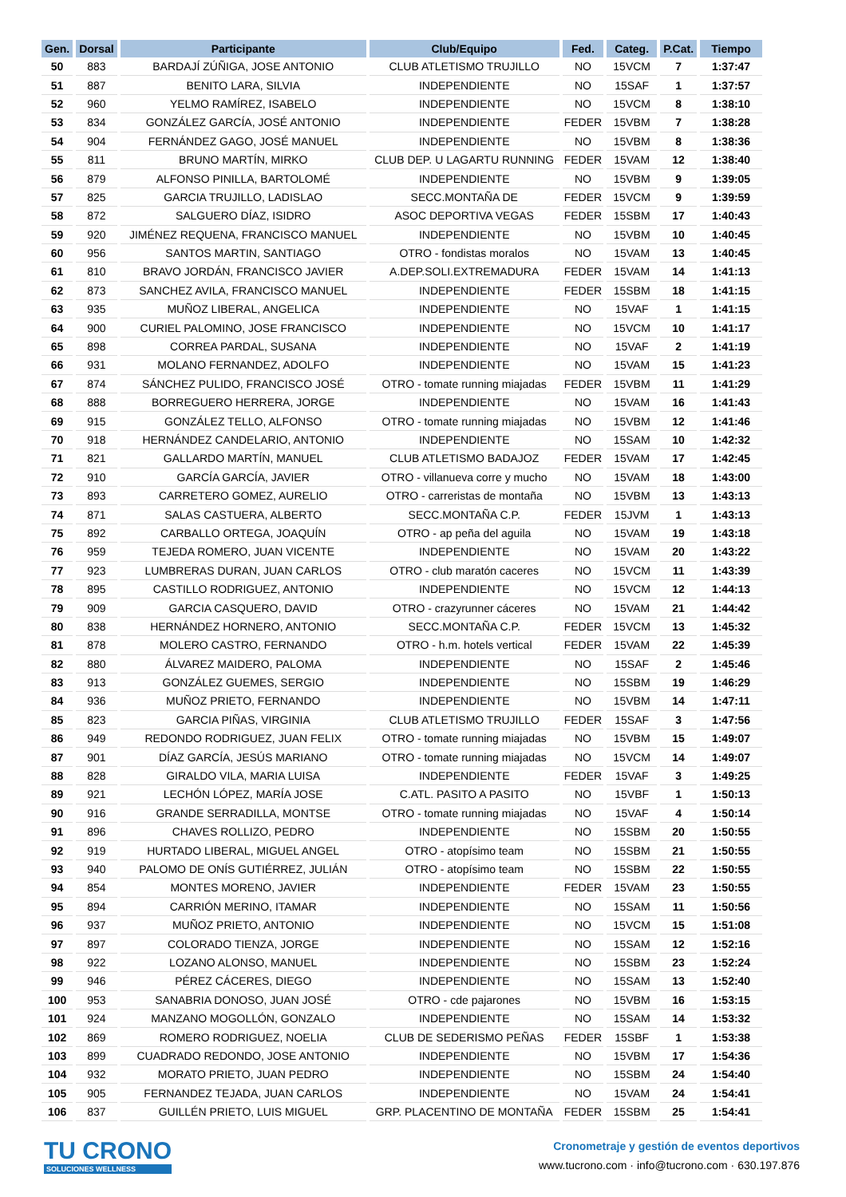| Gen. | Dorsal | Participante | Club/Equipo | Fed. | Categ. | P.Cat. | Tiempo |
| --- | --- | --- | --- | --- | --- | --- | --- |
| 50 | 883 | BARDAJÍ ZÚÑIGA, JOSE ANTONIO | CLUB ATLETISMO TRUJILLO | NO | 15VCM | 7 | 1:37:47 |
| 51 | 887 | BENITO LARA, SILVIA | INDEPENDIENTE | NO | 15SAF | 1 | 1:37:57 |
| 52 | 960 | YELMO RAMÍREZ, ISABELO | INDEPENDIENTE | NO | 15VCM | 8 | 1:38:10 |
| 53 | 834 | GONZÁLEZ GARCÍA, JOSÉ ANTONIO | INDEPENDIENTE | FEDER | 15VBM | 7 | 1:38:28 |
| 54 | 904 | FERNÁNDEZ GAGO, JOSÉ MANUEL | INDEPENDIENTE | NO | 15VBM | 8 | 1:38:36 |
| 55 | 811 | BRUNO MARTÍN, MIRKO | CLUB DEP. U LAGARTU RUNNING | FEDER | 15VAM | 12 | 1:38:40 |
| 56 | 879 | ALFONSO PINILLA, BARTOLOMÉ | INDEPENDIENTE | NO | 15VBM | 9 | 1:39:05 |
| 57 | 825 | GARCIA TRUJILLO, LADISLAO | SECC.MONTAÑA DE | FEDER | 15VCM | 9 | 1:39:59 |
| 58 | 872 | SALGUERO DÍAZ, ISIDRO | ASOC DEPORTIVA VEGAS | FEDER | 15SBM | 17 | 1:40:43 |
| 59 | 920 | JIMÉNEZ REQUENA, FRANCISCO MANUEL | INDEPENDIENTE | NO | 15VBM | 10 | 1:40:45 |
| 60 | 956 | SANTOS MARTIN, SANTIAGO | OTRO - fondistas moralos | NO | 15VAM | 13 | 1:40:45 |
| 61 | 810 | BRAVO JORDÁN, FRANCISCO JAVIER | A.DEP.SOLI.EXTREMADURA | FEDER | 15VAM | 14 | 1:41:13 |
| 62 | 873 | SANCHEZ AVILA, FRANCISCO MANUEL | INDEPENDIENTE | FEDER | 15SBM | 18 | 1:41:15 |
| 63 | 935 | MUÑOZ LIBERAL, ANGELICA | INDEPENDIENTE | NO | 15VAF | 1 | 1:41:15 |
| 64 | 900 | CURIEL PALOMINO, JOSE FRANCISCO | INDEPENDIENTE | NO | 15VCM | 10 | 1:41:17 |
| 65 | 898 | CORREA PARDAL, SUSANA | INDEPENDIENTE | NO | 15VAF | 2 | 1:41:19 |
| 66 | 931 | MOLANO FERNANDEZ, ADOLFO | INDEPENDIENTE | NO | 15VAM | 15 | 1:41:23 |
| 67 | 874 | SÁNCHEZ PULIDO, FRANCISCO JOSÉ | OTRO - tomate running miajadas | FEDER | 15VBM | 11 | 1:41:29 |
| 68 | 888 | BORREGUERO HERRERA, JORGE | INDEPENDIENTE | NO | 15VAM | 16 | 1:41:43 |
| 69 | 915 | GONZÁLEZ TELLO, ALFONSO | OTRO - tomate running miajadas | NO | 15VBM | 12 | 1:41:46 |
| 70 | 918 | HERNÁNDEZ CANDELARIO, ANTONIO | INDEPENDIENTE | NO | 15SAM | 10 | 1:42:32 |
| 71 | 821 | GALLARDO MARTÍN, MANUEL | CLUB ATLETISMO BADAJOZ | FEDER | 15VAM | 17 | 1:42:45 |
| 72 | 910 | GARCÍA GARCÍA, JAVIER | OTRO - villanueva corre y mucho | NO | 15VAM | 18 | 1:43:00 |
| 73 | 893 | CARRETERO GOMEZ, AURELIO | OTRO - carreristas de montaña | NO | 15VBM | 13 | 1:43:13 |
| 74 | 871 | SALAS CASTUERA, ALBERTO | SECC.MONTAÑA C.P. | FEDER | 15JVM | 1 | 1:43:13 |
| 75 | 892 | CARBALLO ORTEGA, JOAQUÍN | OTRO - ap peña del aguila | NO | 15VAM | 19 | 1:43:18 |
| 76 | 959 | TEJEDA ROMERO, JUAN VICENTE | INDEPENDIENTE | NO | 15VAM | 20 | 1:43:22 |
| 77 | 923 | LUMBRERAS DURAN, JUAN CARLOS | OTRO - club maratón caceres | NO | 15VCM | 11 | 1:43:39 |
| 78 | 895 | CASTILLO RODRIGUEZ, ANTONIO | INDEPENDIENTE | NO | 15VCM | 12 | 1:44:13 |
| 79 | 909 | GARCIA CASQUERO, DAVID | OTRO - crazyrunner cáceres | NO | 15VAM | 21 | 1:44:42 |
| 80 | 838 | HERNÁNDEZ HORNERO, ANTONIO | SECC.MONTAÑA C.P. | FEDER | 15VCM | 13 | 1:45:32 |
| 81 | 878 | MOLERO CASTRO, FERNANDO | OTRO - h.m. hotels vertical | FEDER | 15VAM | 22 | 1:45:39 |
| 82 | 880 | ÁLVAREZ MAIDERO, PALOMA | INDEPENDIENTE | NO | 15SAF | 2 | 1:45:46 |
| 83 | 913 | GONZÁLEZ GUEMES, SERGIO | INDEPENDIENTE | NO | 15SBM | 19 | 1:46:29 |
| 84 | 936 | MUÑOZ PRIETO, FERNANDO | INDEPENDIENTE | NO | 15VBM | 14 | 1:47:11 |
| 85 | 823 | GARCIA PIÑAS, VIRGINIA | CLUB ATLETISMO TRUJILLO | FEDER | 15SAF | 3 | 1:47:56 |
| 86 | 949 | REDONDO RODRIGUEZ, JUAN FELIX | OTRO - tomate running miajadas | NO | 15VBM | 15 | 1:49:07 |
| 87 | 901 | DÍAZ GARCÍA, JESÚS MARIANO | OTRO - tomate running miajadas | NO | 15VCM | 14 | 1:49:07 |
| 88 | 828 | GIRALDO VILA, MARIA LUISA | INDEPENDIENTE | FEDER | 15VAF | 3 | 1:49:25 |
| 89 | 921 | LECHÓN LÓPEZ, MARÍA JOSE | C.ATL. PASITO A PASITO | NO | 15VBF | 1 | 1:50:13 |
| 90 | 916 | GRANDE SERRADILLA, MONTSE | OTRO - tomate running miajadas | NO | 15VAF | 4 | 1:50:14 |
| 91 | 896 | CHAVES ROLLIZO, PEDRO | INDEPENDIENTE | NO | 15SBM | 20 | 1:50:55 |
| 92 | 919 | HURTADO LIBERAL, MIGUEL ANGEL | OTRO - atopísimo team | NO | 15SBM | 21 | 1:50:55 |
| 93 | 940 | PALOMO DE ONÍS GUTIÉRREZ, JULIÁN | OTRO - atopísimo team | NO | 15SBM | 22 | 1:50:55 |
| 94 | 854 | MONTES MORENO, JAVIER | INDEPENDIENTE | FEDER | 15VAM | 23 | 1:50:55 |
| 95 | 894 | CARRIÓN MERINO, ITAMAR | INDEPENDIENTE | NO | 15SAM | 11 | 1:50:56 |
| 96 | 937 | MUÑOZ PRIETO, ANTONIO | INDEPENDIENTE | NO | 15VCM | 15 | 1:51:08 |
| 97 | 897 | COLORADO TIENZA, JORGE | INDEPENDIENTE | NO | 15SAM | 12 | 1:52:16 |
| 98 | 922 | LOZANO ALONSO, MANUEL | INDEPENDIENTE | NO | 15SBM | 23 | 1:52:24 |
| 99 | 946 | PÉREZ CÁCERES, DIEGO | INDEPENDIENTE | NO | 15SAM | 13 | 1:52:40 |
| 100 | 953 | SANABRIA DONOSO, JUAN JOSÉ | OTRO - cde pajarones | NO | 15VBM | 16 | 1:53:15 |
| 101 | 924 | MANZANO MOGOLLÓN, GONZALO | INDEPENDIENTE | NO | 15SAM | 14 | 1:53:32 |
| 102 | 869 | ROMERO RODRIGUEZ, NOELIA | CLUB DE SEDERISMO PEÑAS | FEDER | 15SBF | 1 | 1:53:38 |
| 103 | 899 | CUADRADO REDONDO, JOSE ANTONIO | INDEPENDIENTE | NO | 15VBM | 17 | 1:54:36 |
| 104 | 932 | MORATO PRIETO, JUAN PEDRO | INDEPENDIENTE | NO | 15SBM | 24 | 1:54:40 |
| 105 | 905 | FERNANDEZ TEJADA, JUAN CARLOS | INDEPENDIENTE | NO | 15VAM | 24 | 1:54:41 |
| 106 | 837 | GUILLÉN PRIETO, LUIS MIGUEL | GRP. PLACENTINO DE MONTAÑA | FEDER | 15SBM | 25 | 1:54:41 |
TU CRONO
SOLUCIONES WELLNESS
Cronometraje y gestión de eventos deportivos
www.tucrono.com · info@tucrono.com · 630.197.876